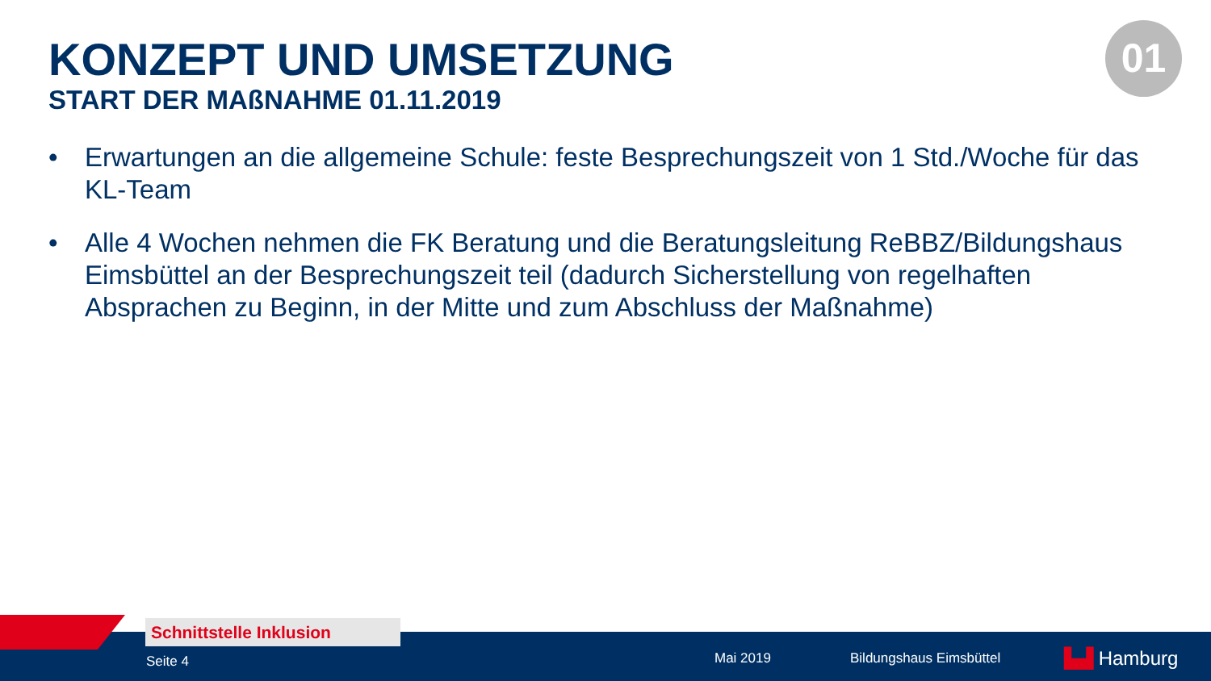KONZEPT UND UMSETZUNG
START DER MAßNAHME 01.11.2019
01
• Erwartungen an die allgemeine Schule: feste Besprechungszeit von 1 Std./Woche für das KL-Team
• Alle 4 Wochen nehmen die FK Beratung und die Beratungsleitung ReBBZ/Bildungshaus Eimsbüttel an der Besprechungszeit teil (dadurch Sicherstellung von regelhaften Absprachen zu Beginn, in der Mitte und zum Abschluss der Maßnahme)
Schnittstelle Inklusion
Seite 4 Mai 2019 Bildungshaus Eimsbüttel ▙▟ Hamburg